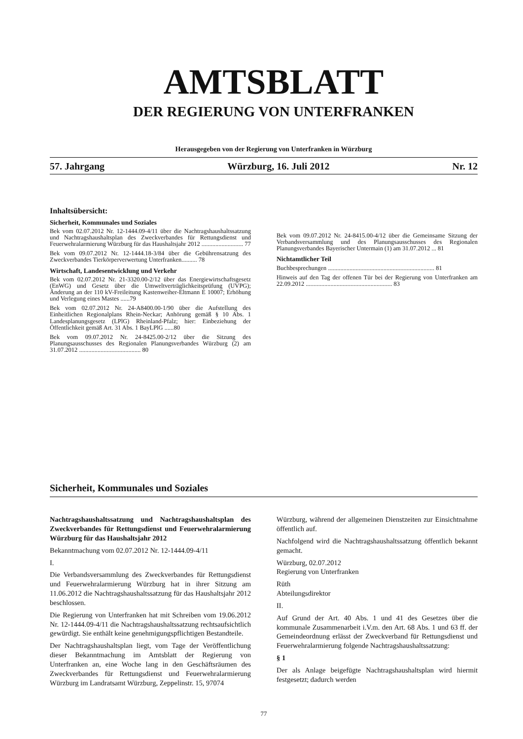AMTSBLATT
DER REGIERUNG VON UNTERFRANKEN
Herausgegeben von der Regierung von Unterfranken in Würzburg
57. Jahrgang Würzburg, 16. Juli 2012 Nr. 12
Inhaltsübersicht:
Sicherheit, Kommunales und Soziales
Bek vom 02.07.2012 Nr. 12-1444.09-4/11 über die Nachtragshaushaltssatzung und Nachtragshaushaltsplan des Zweckverbandes für Rettungsdienst und Feuerwehralarmierung Würzburg für das Haushaltsjahr 2012 ........................... 77
Bek vom 09.07.2012 Nr. 12-1444.18-3/84 über die Gebührensatzung des Zweckverbandes Tierkörperverwertung Unterfranken.......... 78
Wirtschaft, Landesentwicklung und Verkehr
Bek vom 02.07.2012 Nr. 21-3320.00-2/12 über das Energiewirtschaftsgesetz (EnWG) und Gesetz über die Umweltverträglichkeitsprüfung (UVPG); Änderung an der 110 kV-Freileitung Kastenweiher-Eltmann E 10007; Erhöhung und Verlegung eines Mastes ......79
Bek vom 02.07.2012 Nr. 24-A8400.00-1/90 über die Aufstellung des Einheitlichen Regionalplans Rhein-Neckar; Anhörung gemäß § 10 Abs. 1 Landesplanungsgesetz (LPlG) Rheinland-Pfalz; hier: Einbeziehung der Öffentlichkeit gemäß Art. 31 Abs. 1 BayLPlG ......80
Bek vom 09.07.2012 Nr. 24-8425.00-2/12 über die Sitzung des Planungsausschusses des Regionalen Planungsverbandes Würzburg (2) am 31.07.2012 ........................................ 80
Bek vom 09.07.2012 Nr. 24-8415.00-4/12 über die Gemeinsame Sitzung der Verbandsversammlung und des Planungsausschusses des Regionalen Planungsverbandes Bayerischer Untermain (1) am 31.07.2012 ... 81
Nichtamtlicher Teil
Buchbesprechungen ..................................................................... 81
Hinweis auf den Tag der offenen Tür bei der Regierung von Unterfranken am 22.09.2012 ........................................................ 83
Sicherheit, Kommunales und Soziales
Nachtragshaushaltssatzung und Nachtragshaushaltsplan des Zweckverbandes für Rettungsdienst und Feuerwehralarmierung Würzburg für das Haushaltsjahr 2012
Bekanntmachung vom 02.07.2012 Nr. 12-1444.09-4/11
I.
Die Verbandsversammlung des Zweckverbandes für Rettungsdienst und Feuerwehralarmierung Würzburg hat in ihrer Sitzung am 11.06.2012 die Nachtragshaushaltssatzung für das Haushaltsjahr 2012 beschlossen.
Die Regierung von Unterfranken hat mit Schreiben vom 19.06.2012 Nr. 12-1444.09-4/11 die Nachtragshaushaltssatzung rechtsaufsichtlich gewürdigt. Sie enthält keine genehmigungspflichtigen Bestandteile.
Der Nachtragshaushaltsplan liegt, vom Tage der Veröffentlichung dieser Bekanntmachung im Amtsblatt der Regierung von Unterfranken an, eine Woche lang in den Geschäftsräumen des Zweckverbandes für Rettungsdienst und Feuerwehralarmierung Würzburg im Landratsamt Würzburg, Zeppelinstr. 15, 97074
Würzburg, während der allgemeinen Dienstzeiten zur Einsichtnahme öffentlich auf.
Nachfolgend wird die Nachtragshaushaltssatzung öffentlich bekannt gemacht.
Würzburg, 02.07.2012
Regierung von Unterfranken
Rüth
Abteilungsdirektor
II.
Auf Grund der Art. 40 Abs. 1 und 41 des Gesetzes über die kommunale Zusammenarbeit i.V.m. den Art. 68 Abs. 1 und 63 ff. der Gemeindeordnung erlässt der Zweckverband für Rettungsdienst und Feuerwehralarmierung folgende Nachtragshaushaltssatzung:
§ 1
Der als Anlage beigefügte Nachtragshaushaltsplan wird hiermit festgesetzt; dadurch werden
77